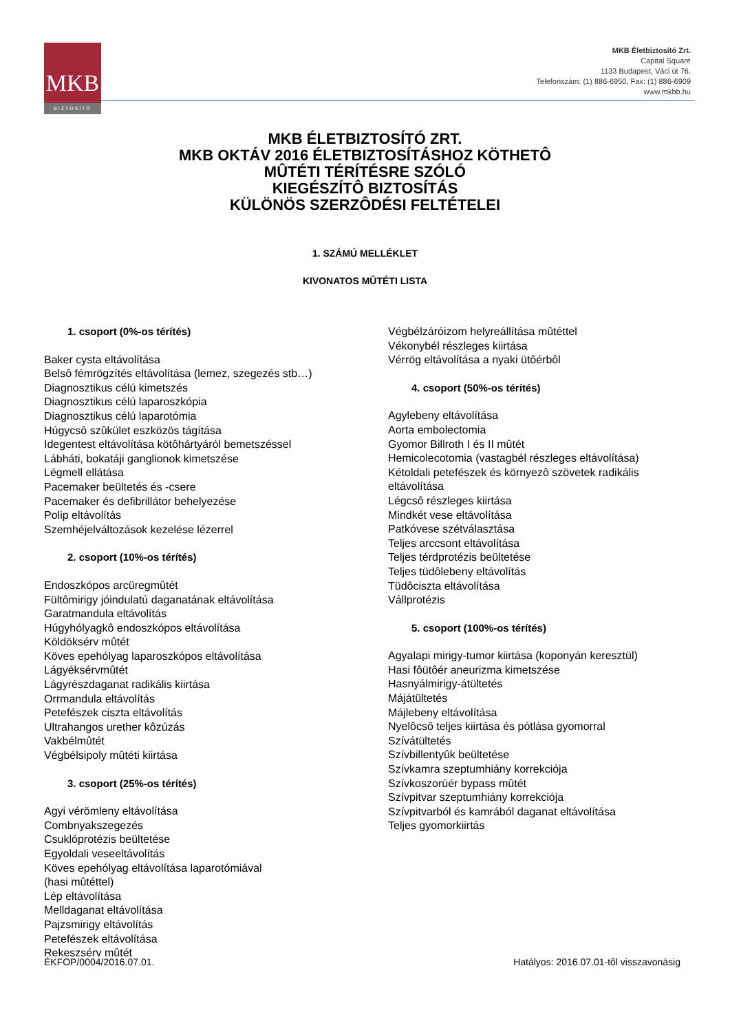MKB
BIZTOSÍTÓ
MKB Életbiztosító Zrt.
Capital Square
1133 Budapest, Váci út 76.
Telefonszám: (1) 886-6950, Fax: (1) 886-6909
www.mkbb.hu
MKB ÉLETBIZTOSÍTÓ ZRT.
MKB OKTÁV 2016 ÉLETBIZTOSÍTÁSHOZ KÖTHETÔ
MÛTÉTI TÉRÍTÉSRE SZÓLÓ
KIEGÉSZÍTÔ BIZTOSÍTÁS
KÜLÖNÖS SZERZÔDÉSI FELTÉTELEI
1. SZÁMÚ MELLÉKLET
KIVONATOS MÛTÉTI LISTA
1. csoport (0%-os térítés)
Baker cysta eltávolítása
Belsô fémrögzítés eltávolítása (lemez, szegezés stb…)
Diagnosztikus célú kimetszés
Diagnosztikus célú laparoszkópia
Diagnosztikus célú laparotómia
Húgycsô szûkület eszközös tágítása
Idegentest eltávolítása kötôhártyáról bemetszéssel
Lábháti, bokatáji ganglionok kimetszése
Légmell ellátása
Pacemaker beültetés és -csere
Pacemaker és defibrillátor behelyezése
Polip eltávolítás
Szemhéjelváltozások kezelése lézerrel
2. csoport (10%-os térítés)
Endoszkópos arcüregmûtét
Fültômirigy jóindulatú daganatának eltávolítása
Garatmandula eltávolítás
Húgyhólyagkô endoszkópos eltávolítása
Köldöksérv mûtét
Köves epehólyag laparoszkópos eltávolítása
Lágyéksérvmûtét
Lágyrészdaganat radikális kiirtása
Orrmandula eltávolítás
Petefészek ciszta eltávolítás
Ultrahangos urether kôzúzás
Vakbélmûtét
Végbélsipoly mûtéti kiirtása
3. csoport (25%-os térítés)
Agyi vérömleny eltávolítása
Combnyakszegezés
Csuklóprotézis beültetése
Egyoldali veseeltávolítás
Köves epehólyag eltávolítása laparotómiával
(hasi mûtéttel)
Lép eltávolítása
Melldaganat eltávolítása
Pajzsmirigy eltávolítás
Petefészek eltávolítása
Rekeszsérv mûtét
Végbélzáróizom helyreállítása mûtéttel
Vékonybél részleges kiirtása
Vérrög eltávolítása a nyaki ütôérbôl
4. csoport (50%-os térítés)
Agylebeny eltávolítása
Aorta embolectomia
Gyomor Billroth I és II mûtét
Hemicolecotomia (vastagbél részleges eltávolítása)
Kétoldali petefészek és környezô szövetek radikális eltávolítása
Légcsô részleges kiirtása
Mindkét vese eltávolítása
Patkóvese szétválasztása
Teljes arccsont eltávolítása
Teljes térdprotézis beültetése
Teljes tüdôlebeny eltávolítás
Tüdôciszta eltávolítása
Vállprotézis
5. csoport (100%-os térítés)
Agyalapi mirigy-tumor kiirtása (koponyán keresztül)
Hasi fôütôér aneurizma kimetszése
Hasnyálmirigy-átültetés
Májátültetés
Májlebeny eltávolítása
Nyelôcsô teljes kiirtása és pótlása gyomorral
Szívátültetés
Szívbillentyûk beültetése
Szívkamra szeptumhiány korrekciója
Szívkoszorúér bypass mûtét
Szívpitvar szeptumhiány korrekciója
Szívpitvarból és kamrából daganat eltávolítása
Teljes gyomorkiirtás
ÉKFOP/0004/2016.07.01. Hatályos: 2016.07.01-tôl visszavonásig